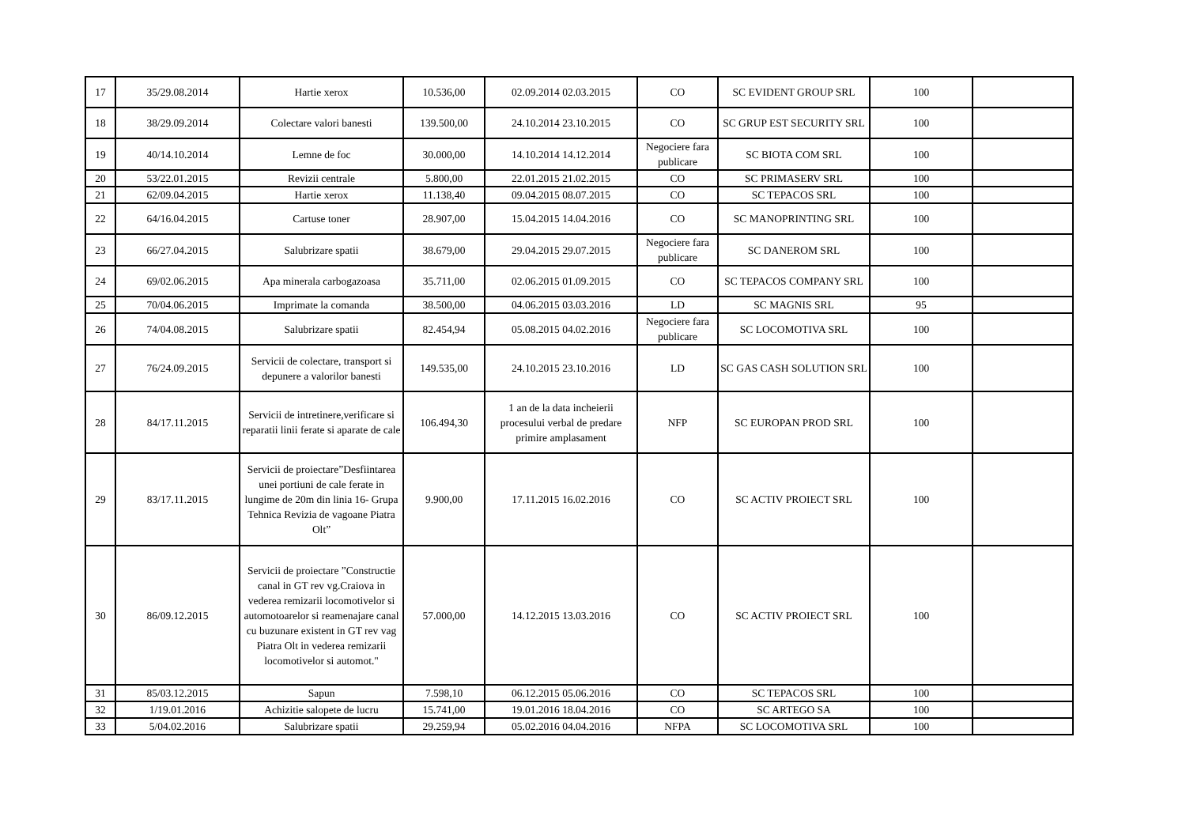| 17 | 35/29.08.2014 | Hartie xerox | 10.536,00 | 02.09.2014 02.03.2015 | CO | SC EVIDENT GROUP SRL | 100 | |
| 18 | 38/29.09.2014 | Colectare valori banesti | 139.500,00 | 24.10.2014 23.10.2015 | CO | SC GRUP EST SECURITY SRL | 100 | |
| 19 | 40/14.10.2014 | Lemne de foc | 30.000,00 | 14.10.2014 14.12.2014 | Negociere fara publicare | SC BIOTA COM SRL | 100 | |
| 20 | 53/22.01.2015 | Revizii centrale | 5.800,00 | 22.01.2015 21.02.2015 | CO | SC PRIMASERV SRL | 100 | |
| 21 | 62/09.04.2015 | Hartie xerox | 11.138,40 | 09.04.2015 08.07.2015 | CO | SC TEPACOS SRL | 100 | |
| 22 | 64/16.04.2015 | Cartuse toner | 28.907,00 | 15.04.2015 14.04.2016 | CO | SC MANOPRINTING SRL | 100 | |
| 23 | 66/27.04.2015 | Salubrizare spatii | 38.679,00 | 29.04.2015 29.07.2015 | Negociere fara publicare | SC DANEROM SRL | 100 | |
| 24 | 69/02.06.2015 | Apa minerala carbogazoasa | 35.711,00 | 02.06.2015 01.09.2015 | CO | SC TEPACOS COMPANY SRL | 100 | |
| 25 | 70/04.06.2015 | Imprimate la comanda | 38.500,00 | 04.06.2015 03.03.2016 | LD | SC MAGNIS SRL | 95 | |
| 26 | 74/04.08.2015 | Salubrizare spatii | 82.454,94 | 05.08.2015 04.02.2016 | Negociere fara publicare | SC LOCOMOTIVA SRL | 100 | |
| 27 | 76/24.09.2015 | Servicii de colectare, transport si depunere a valorilor banesti | 149.535,00 | 24.10.2015 23.10.2016 | LD | SC GAS CASH SOLUTION SRL | 100 | |
| 28 | 84/17.11.2015 | Servicii de intretinere,verificare si reparatii linii ferate si aparate de cale | 106.494,30 | 1 an de la data incheierii procesului verbal de predare primire amplasament | NFP | SC EUROPAN PROD SRL | 100 | |
| 29 | 83/17.11.2015 | Servicii de proiectare”Desfiintarea unei portiuni de cale ferate in lungime de 20m din linia 16- Grupa Tehnica Revizia de vagoane Piatra Olt” | 9.900,00 | 17.11.2015 16.02.2016 | CO | SC ACTIV PROIECT SRL | 100 | |
| 30 | 86/09.12.2015 | Servicii de proiectare ”Constructie canal in GT rev vg.Craiova in vederea remizarii locomotivelor si automotoarelor si reamenajare canal cu buzunare existent in GT rev vag Piatra Olt in vederea remizarii locomotivelor si automot." | 57.000,00 | 14.12.2015 13.03.2016 | CO | SC ACTIV PROIECT SRL | 100 | |
| 31 | 85/03.12.2015 | Sapun | 7.598,10 | 06.12.2015 05.06.2016 | CO | SC TEPACOS SRL | 100 | |
| 32 | 1/19.01.2016 | Achizitie salopete de lucru | 15.741,00 | 19.01.2016 18.04.2016 | CO | SC ARTEGO SA | 100 | |
| 33 | 5/04.02.2016 | Salubrizare spatii | 29.259,94 | 05.02.2016 04.04.2016 | NFPA | SC LOCOMOTIVA SRL | 100 | |